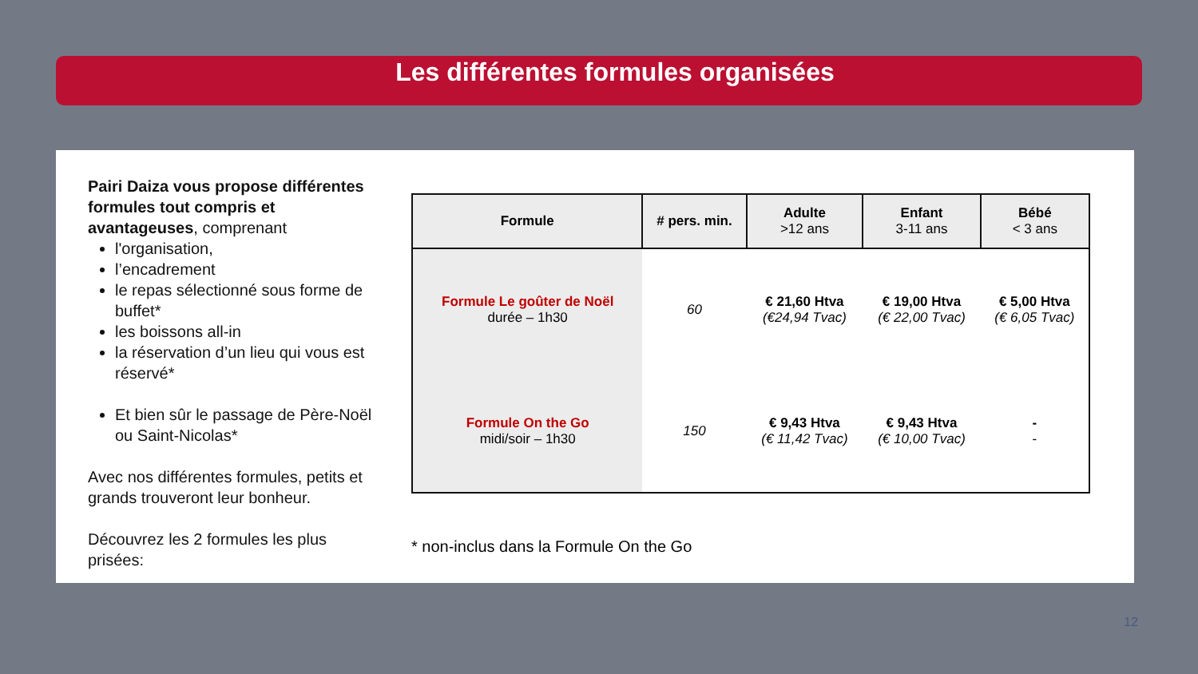Les différentes formules organisées
Pairi Daiza vous propose différentes formules tout compris et avantageuses, comprenant
l'organisation,
l’encadrement
le repas sélectionné sous forme de buffet*
les boissons all-in
la réservation d’un lieu qui vous est réservé*
Et bien sûr le passage de Père-Noël ou Saint-Nicolas*
Avec nos différentes formules, petits et grands trouveront leur bonheur.
Découvrez les 2 formules les plus prisées:
| Formule | # pers. min. | Adulte >12 ans | Enfant 3-11 ans | Bébé < 3 ans |
| --- | --- | --- | --- | --- |
| Formule Le goûter de Noël durée – 1h30 | 60 | € 21,60 Htva (€24,94 Tvac) | € 19,00 Htva (€ 22,00 Tvac) | € 5,00 Htva (€ 6,05 Tvac) |
| Formule On the Go midi/soir – 1h30 | 150 | € 9,43 Htva (€ 11,42 Tvac) | € 9,43 Htva (€ 10,00 Tvac) | - - |
* non-inclus dans la Formule On the Go
12